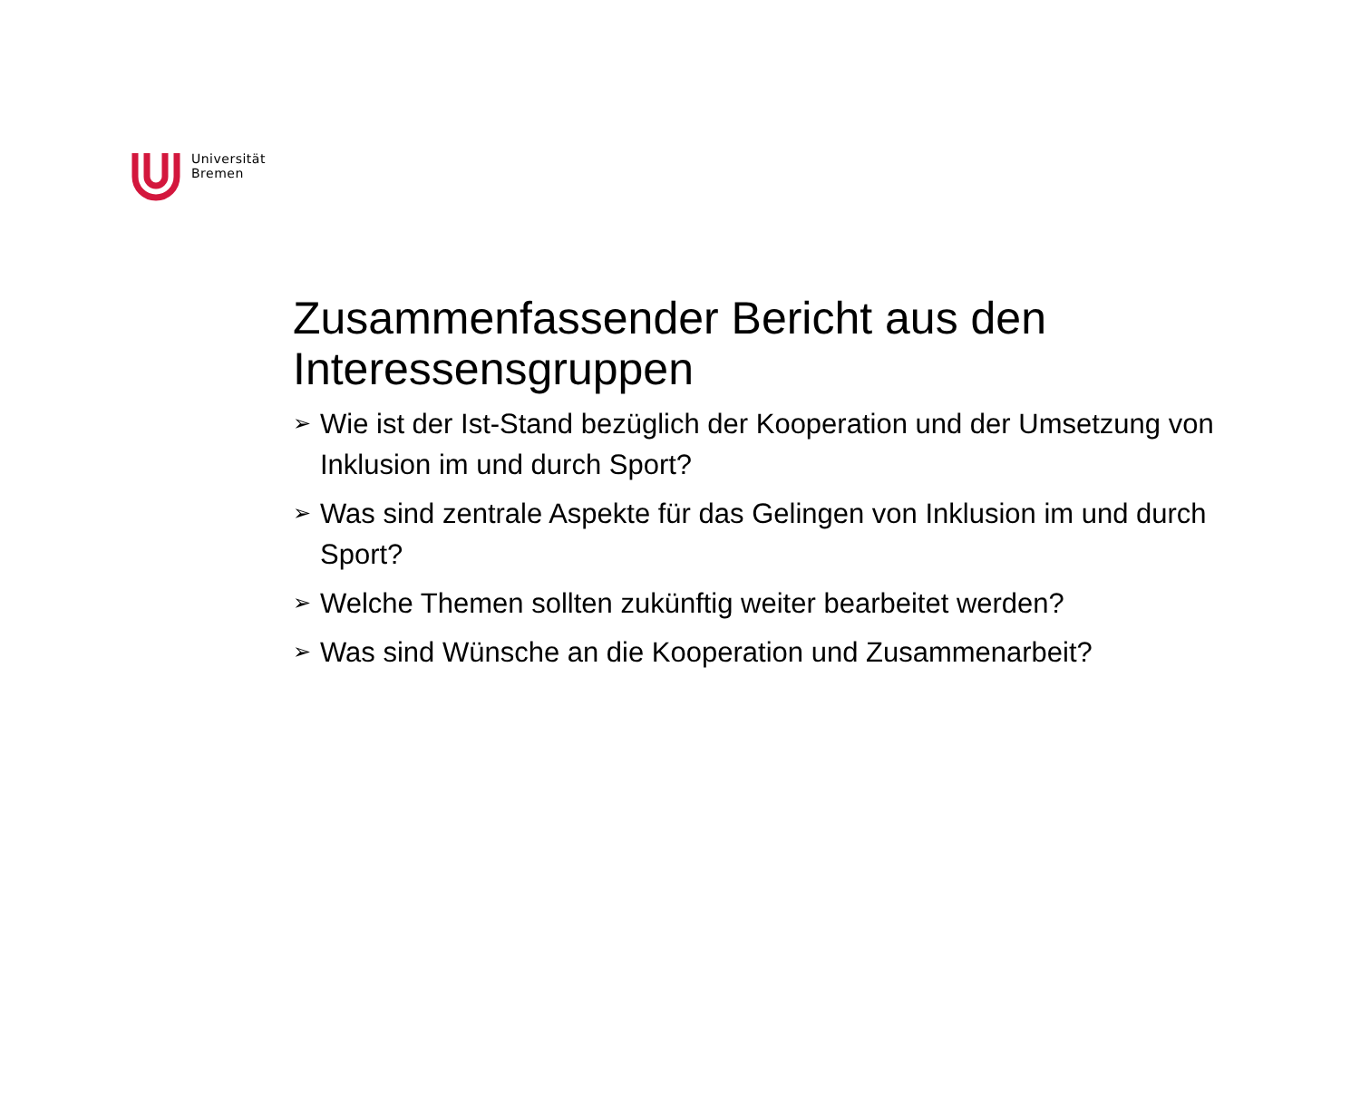Universität
Bremen
Zusammenfassender Bericht aus den Interessensgruppen
➢ Wie ist der Ist-Stand bezüglich der Kooperation und der Umsetzung von Inklusion im und durch Sport?
➢ Was sind zentrale Aspekte für das Gelingen von Inklusion im und durch Sport?
➢ Welche Themen sollten zukünftig weiter bearbeitet werden?
➢ Was sind Wünsche an die Kooperation und Zusammenarbeit?